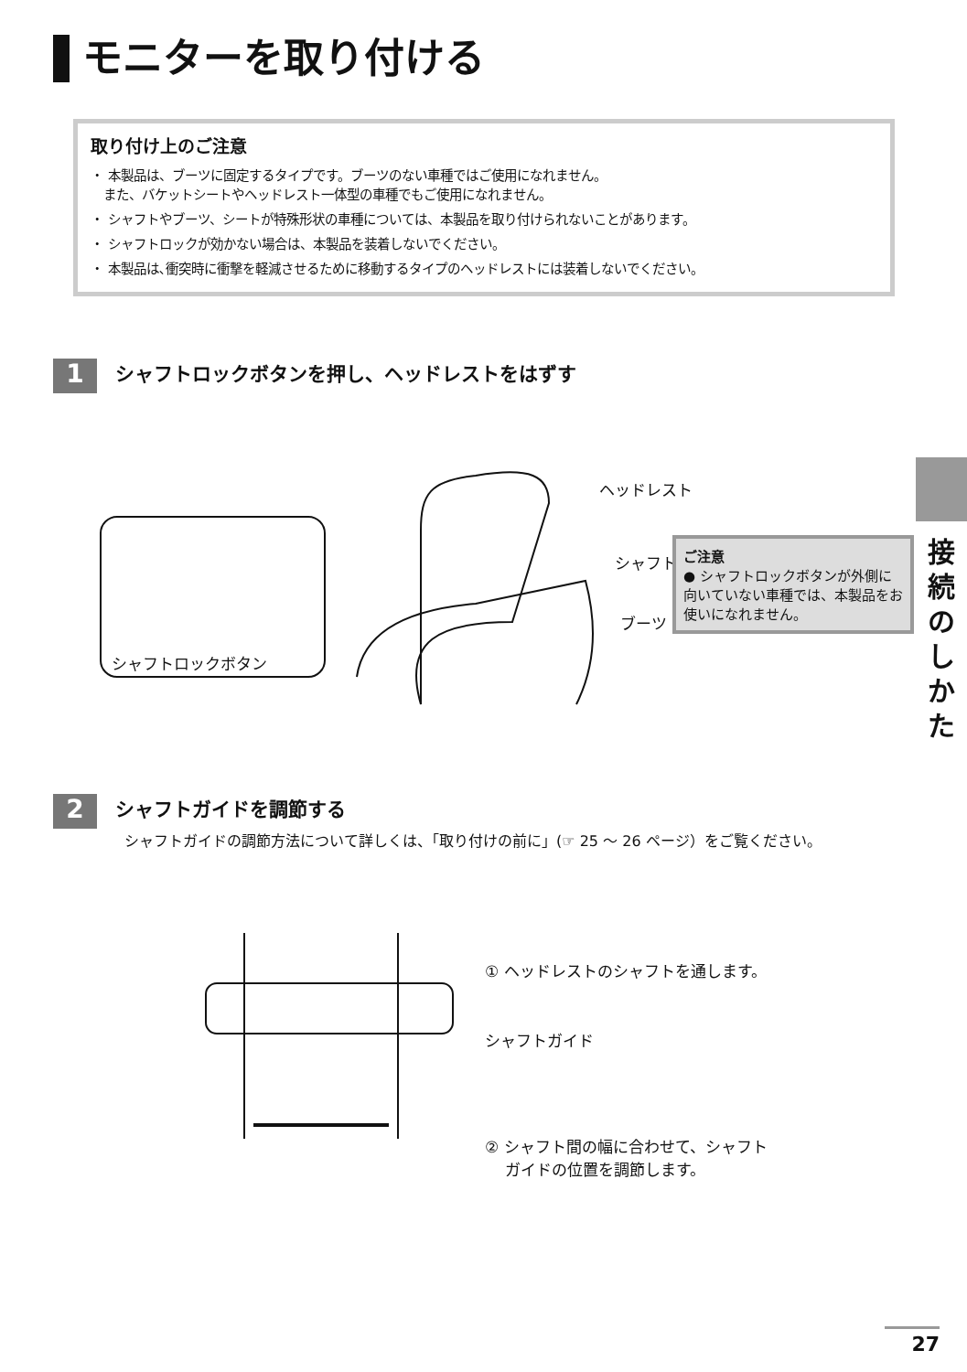モニターを取り付ける
取り付け上のご注意
・ 本製品は、ブーツに固定するタイプです。ブーツのない車種ではご使用になれません。
また、バケットシートやヘッドレスト一体型の車種でもご使用になれません。
・ シャフトやブーツ、シートが特殊形状の車種については、本製品を取り付けられないことがあります。
・ シャフトロックが効かない場合は、本製品を装着しないでください。
・ 本製品は､衝突時に衝撃を軽減させるために移動するタイプのヘッドレストには装着しないでください。
1 シャフトロックボタンを押し、ヘッドレストをはずす
ヘッドレスト
シャフト
ブーツ
シャフトロックボタン
ご注意
● シャフトロックボタンが外側に向いていない車種では、本製品をお使いになれません。
接続のしかた
2 シャフトガイドを調節する
シャフトガイドの調節方法について詳しくは、「取り付けの前に」(☞ 25 ～ 26 ページ）をご覧ください。
① ヘッドレストのシャフトを通します。
シャフトガイド
② シャフト間の幅に合わせて、シャフト
ガイドの位置を調節します。
27